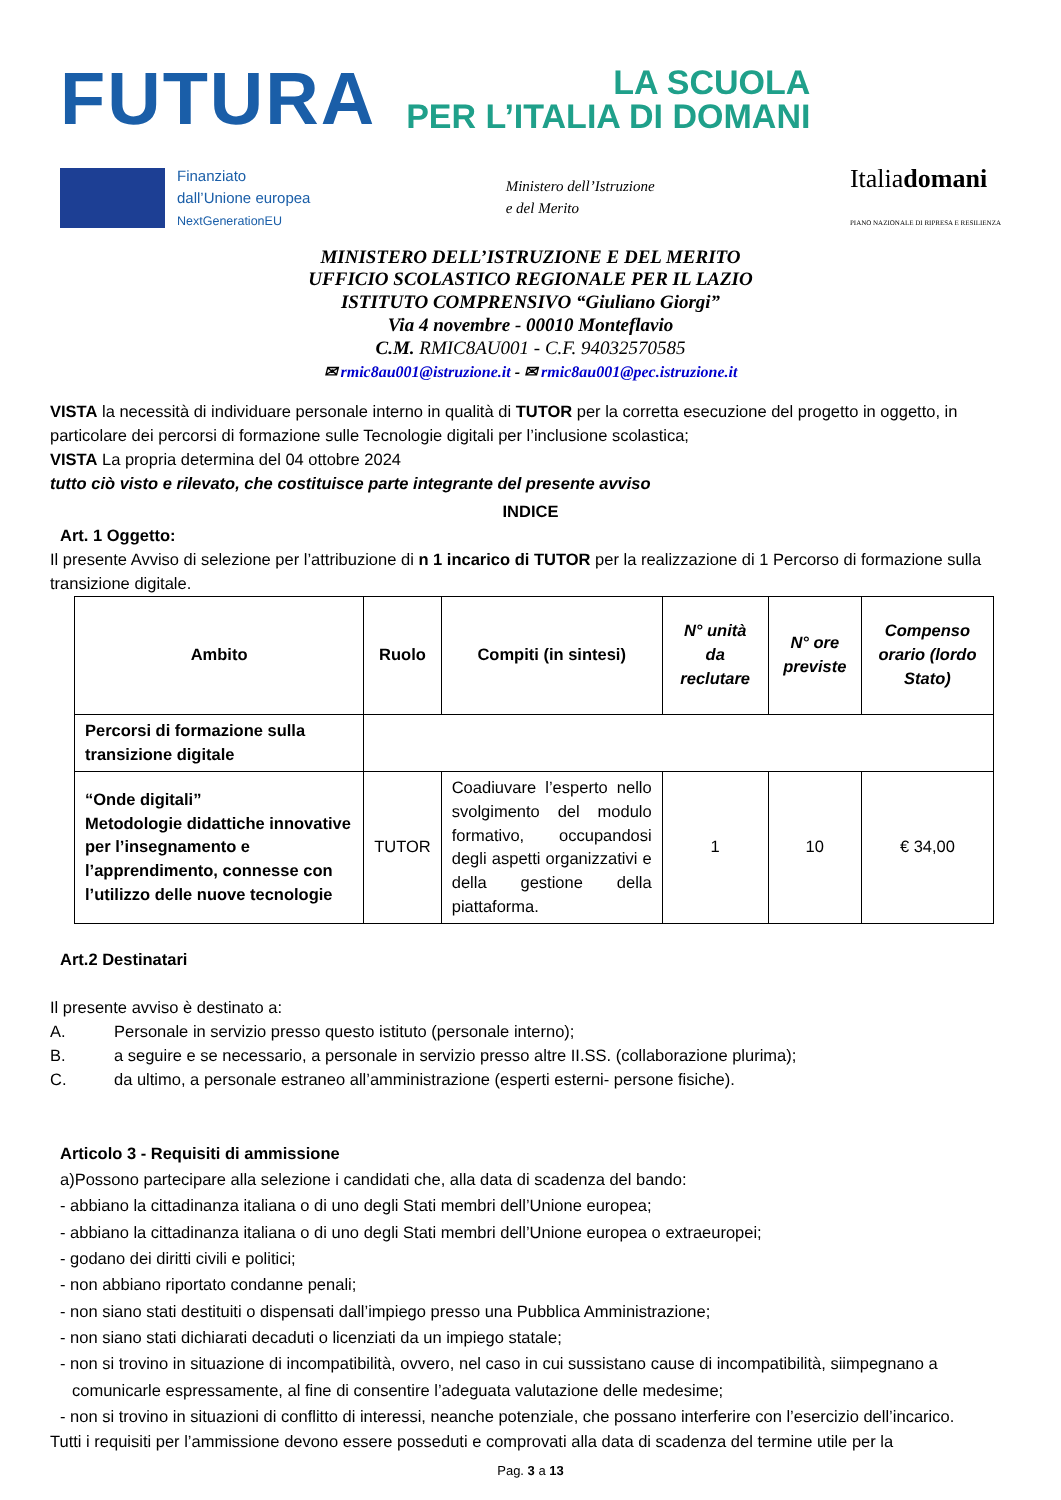FUTURA
LA SCUOLA
PER L’ITALIA DI DOMANI
Finanziato
dall’Unione europea
NextGenerationEU
Ministero dell’Istruzione
e del Merito
Italiadomani
PIANO NAZIONALE DI RIPRESA E RESILIENZA
MINISTERO DELL’ISTRUZIONE E DEL MERITO
UFFICIO SCOLASTICO REGIONALE PER IL LAZIO
ISTITUTO COMPRENSIVO “Giuliano Giorgi”
Via 4 novembre - 00010 Monteflavio
C.M. RMIC8AU001 - C.F. 94032570585
✉ rmic8au001@istruzione.it - ✉ rmic8au001@pec.istruzione.it
VISTA la necessità di individuare personale interno in qualità di TUTOR per la corretta esecuzione del progetto in oggetto, in particolare dei percorsi di formazione sulle Tecnologie digitali per l’inclusione scolastica;
VISTA La propria determina del 04 ottobre 2024
tutto ciò visto e rilevato, che costituisce parte integrante del presente avviso
INDICE
Art. 1 Oggetto:
Il presente Avviso di selezione per l’attribuzione di n 1 incarico di TUTOR per la realizzazione di 1 Percorso di formazione sulla transizione digitale.
| Ambito | Ruolo | Compiti (in sintesi) | N° unità da reclutare | N° ore previste | Compenso orario (lordo Stato) |
| --- | --- | --- | --- | --- | --- |
| Percorsi di formazione sulla transizione digitale | | | | | |
| “Onde digitali” Metodologie didattiche innovative per l’insegnamento e l’apprendimento, connesse con l’utilizzo delle nuove tecnologie | TUTOR | Coadiuvare l’esperto nello svolgimento del modulo formativo, occupandosi degli aspetti organizzativi e della gestione della piattaforma. | 1 | 10 | € 34,00 |
Art.2 Destinatari
Il presente avviso è destinato a:
A. Personale in servizio presso questo istituto (personale interno);
B. a seguire e se necessario, a personale in servizio presso altre II.SS. (collaborazione plurima);
C. da ultimo, a personale estraneo all’amministrazione (esperti esterni- persone fisiche).
Articolo 3 - Requisiti di ammissione
a)Possono partecipare alla selezione i candidati che, alla data di scadenza del bando:
- abbiano la cittadinanza italiana o di uno degli Stati membri dell’Unione europea;
- abbiano la cittadinanza italiana o di uno degli Stati membri dell’Unione europea o extraeuropei;
- godano dei diritti civili e politici;
- non abbiano riportato condanne penali;
- non siano stati destituiti o dispensati dall’impiego presso una Pubblica Amministrazione;
- non siano stati dichiarati decaduti o licenziati da un impiego statale;
- non si trovino in situazione di incompatibilità, ovvero, nel caso in cui sussistano cause di incompatibilità, siimpegnano a comunicarle espressamente, al fine di consentire l’adeguata valutazione delle medesime;
- non si trovino in situazioni di conflitto di interessi, neanche potenziale, che possano interferire con l’esercizio dell’incarico.
Tutti i requisiti per l’ammissione devono essere posseduti e comprovati alla data di scadenza del termine utile per la
Pag. 3 a 13